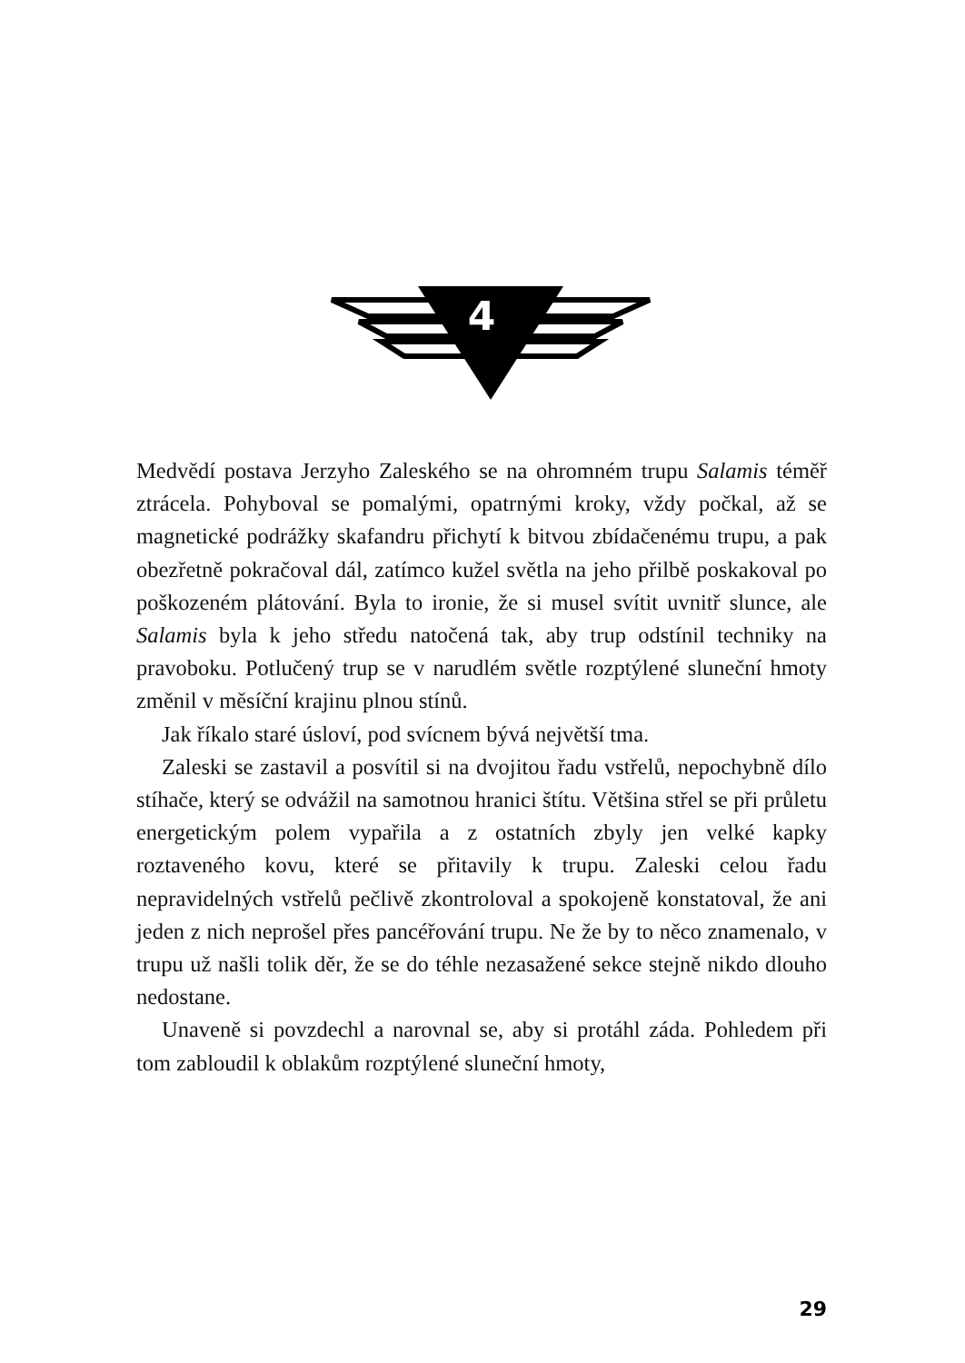4
Medvědí postava Jerzyho Zaleského se na ohromném trupu Salamis téměř ztrácela. Pohyboval se pomalými, opatrnými kroky, vždy počkal, až se magnetické podrážky skafandru přichytí k bitvou zbídačenému trupu, a pak obezřetně pokračoval dál, zatímco kužel světla na jeho přilbě poskakoval po poškozeném plátování. Byla to ironie, že si musel svítit uvnitř slunce, ale Salamis byla k jeho středu natočená tak, aby trup odstínil techniky na pravoboku. Potlučený trup se v narudlém světle rozptýlené sluneční hmoty změnil v měsíční krajinu plnou stínů.
Jak říkalo staré úsloví, pod svícnem bývá největší tma.
Zaleski se zastavil a posvítil si na dvojitou řadu vstřelů, nepochybně dílo stíhače, který se odvážil na samotnou hranici štítu. Většina střel se při průletu energetickým polem vypařila a z ostatních zbyly jen velké kapky roztaveného kovu, které se přitavily k trupu. Zaleski celou řadu nepravidelných vstřelů pečlivě zkontroloval a spokojeně konstatoval, že ani jeden z nich neprošel přes pancéřování trupu. Ne že by to něco znamenalo, v trupu už našli tolik děr, že se do téhle nezasažené sekce stejně nikdo dlouho nedostane.
Unaveně si povzdechl a narovnal se, aby si protáhl záda. Pohledem při tom zabloudil k oblakům rozptýlené sluneční hmoty,
29